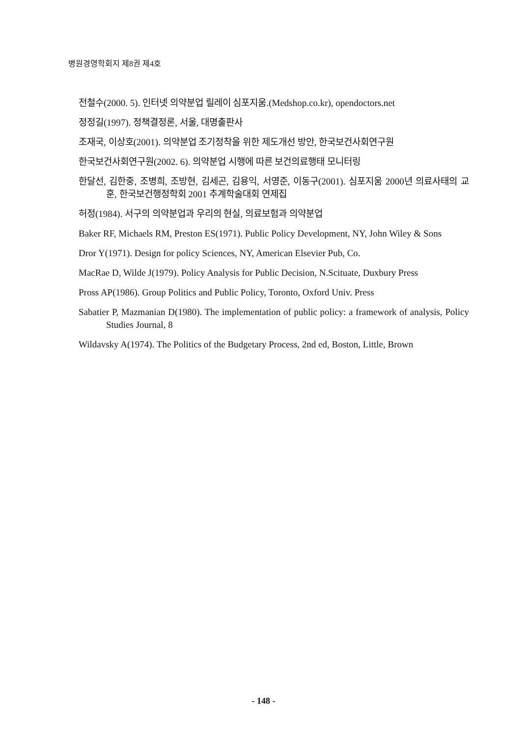병원경영학회지 제8권 제4호
전철수(2000. 5). 인터넷 의약분업 릴레이 심포지움.(Medshop.co.kr), opendoctors.net
정정길(1997). 정책결정론, 서울, 대명출판사
조재국, 이상호(2001). 의약분업 조기정착을 위한 제도개선 방안, 한국보건사회연구원
한국보건사회연구원(2002. 6). 의약분업 시행에 따른 보건의료행태 모니터링
한달선, 김한중, 조병희, 조방현, 김세곤, 김용익, 서영준, 이동구(2001). 심포지움 2000년 의료사태의 교훈, 한국보건행정학회 2001 추계학술대회 연제집
허정(1984). 서구의 의약분업과 우리의 현실, 의료보험과 의약분업
Baker RF, Michaels RM, Preston ES(1971). Public Policy Development, NY, John Wiley & Sons
Dror Y(1971). Design for policy Sciences, NY, American Elsevier Pub, Co.
MacRae D, Wilde J(1979). Policy Analysis for Public Decision, N.Scituate, Duxbury Press
Pross AP(1986). Group Politics and Public Policy, Toronto, Oxford Univ. Press
Sabatier P, Mazmanian D(1980). The implementation of public policy: a framework of analysis, Policy Studies Journal, 8
Wildavsky A(1974). The Politics of the Budgetary Process, 2nd ed, Boston, Little, Brown
- 148 -